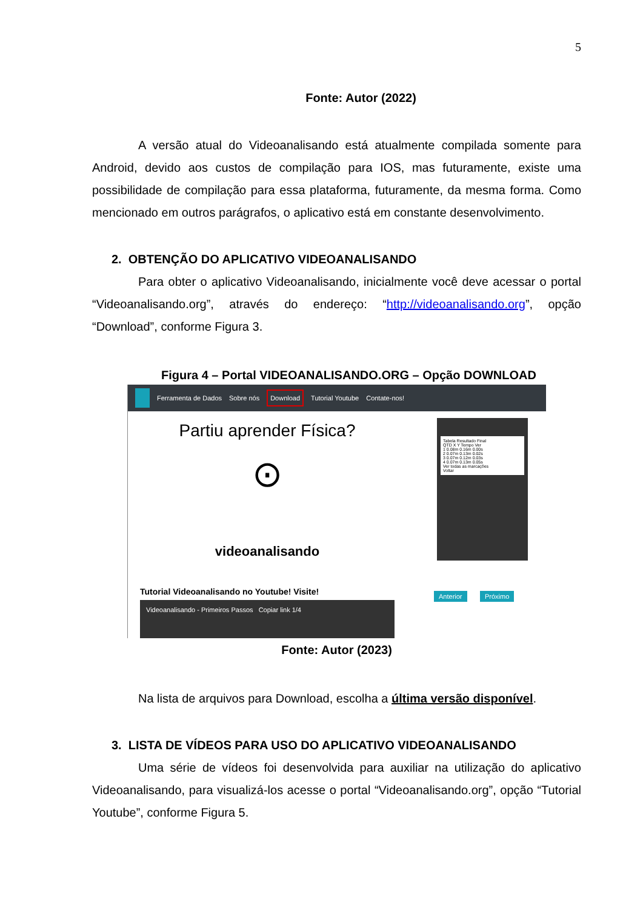5
Fonte: Autor (2022)
A versão atual do Videoanalisando está atualmente compilada somente para Android, devido aos custos de compilação para IOS, mas futuramente, existe uma possibilidade de compilação para essa plataforma, futuramente, da mesma forma. Como mencionado em outros parágrafos, o aplicativo está em constante desenvolvimento.
2. OBTENÇÃO DO APLICATIVO VIDEOANALISANDO
Para obter o aplicativo Videoanalisando, inicialmente você deve acessar o portal “Videoanalisando.org”, através do endereço: “http://videoanalisando.org”, opção “Download”, conforme Figura 3.
Figura 4 – Portal VIDEOANALISANDO.ORG – Opção DOWNLOAD
Ferramenta de Dados Sobre nós Download Tutorial Youtube Contate-nos!
Partiu aprender Física?
⊙
videoanalisando
Tutorial Videoanalisando no Youtube! Visite!
Videoanalisando - Primeiros Passos Copiar link 1/4
Tabela Resultado Final
QTD X Y Tempo Ver
1 0.08m 0.16m 0.00s
2 0.07m 0.13m 0.02s
3 0.07m 0.12m 0.03s
4 0.07m 0.13m 0.05s
Ver todas as marcações
Voltar
Anterior Próximo
Fonte: Autor (2023)
Na lista de arquivos para Download, escolha a última versão disponível.
3. LISTA DE VÍDEOS PARA USO DO APLICATIVO VIDEOANALISANDO
Uma série de vídeos foi desenvolvida para auxiliar na utilização do aplicativo Videoanalisando, para visualizá-los acesse o portal “Videoanalisando.org”, opção “Tutorial Youtube”, conforme Figura 5.